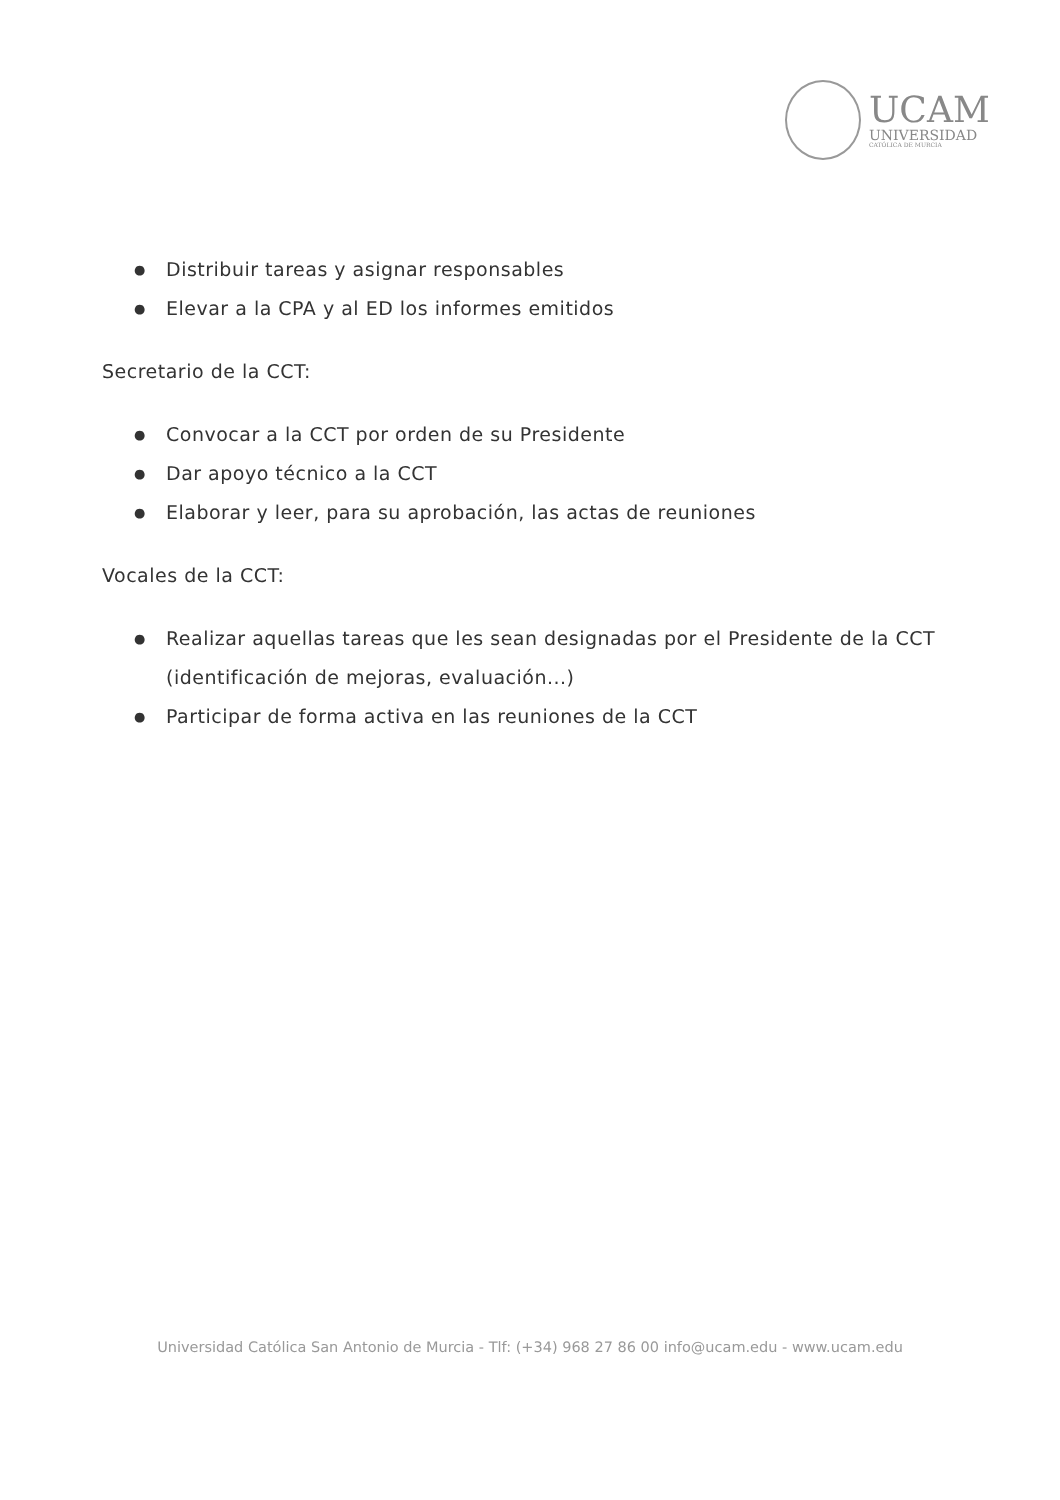UCAM
UNIVERSIDAD
CATÓLICA DE MURCIA
● Distribuir tareas y asignar responsables
● Elevar a la CPA y al ED los informes emitidos
Secretario de la CCT:
● Convocar a la CCT por orden de su Presidente
● Dar apoyo técnico a la CCT
● Elaborar y leer, para su aprobación, las actas de reuniones
Vocales de la CCT:
● Realizar aquellas tareas que les sean designadas por el Presidente de la CCT (identificación de mejoras, evaluación...)
● Participar de forma activa en las reuniones de la CCT
Universidad Católica San Antonio de Murcia - Tlf: (+34) 968 27 86 00 info@ucam.edu - www.ucam.edu